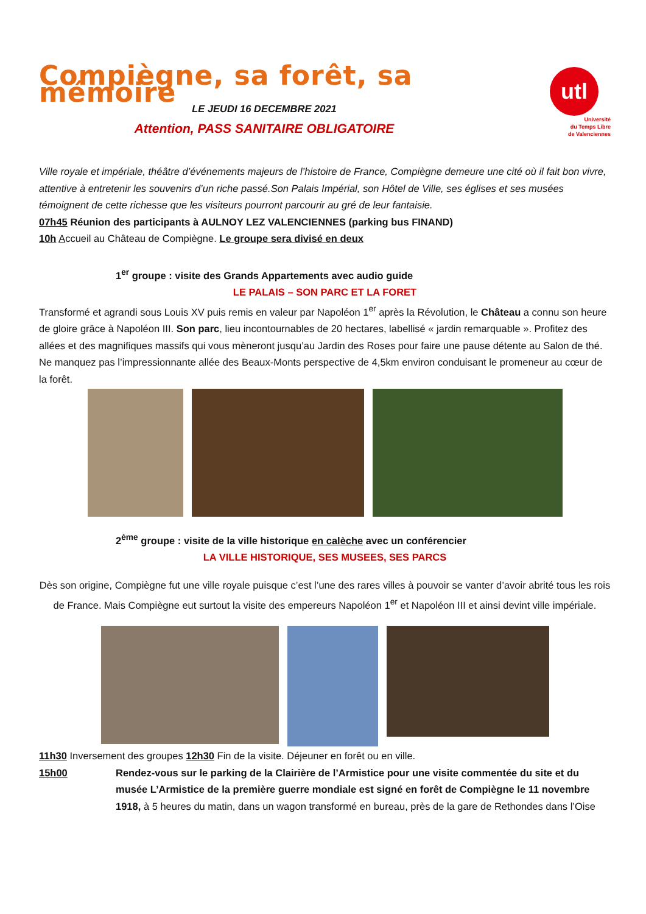Compiègne, sa forêt, sa mémoire
LE JEUDI 16 DECEMBRE 2021
Attention, PASS SANITAIRE OBLIGATOIRE
utl
Université
du Temps Libre
de Valenciennes
Ville royale et impériale, théâtre d’événements majeurs de l’histoire de France, Compiègne demeure une cité où il fait bon vivre, attentive à entretenir les souvenirs d’un riche passé.Son Palais Impérial, son Hôtel de Ville, ses églises et ses musées témoignent de cette richesse que les visiteurs pourront parcourir au gré de leur fantaisie.
07h45 Réunion des participants à AULNOY LEZ VALENCIENNES (parking bus FINAND)
10h Accueil au Château de Compiègne. Le groupe sera divisé en deux
1<sup>er</sup> groupe : visite des Grands Appartements avec audio guide
LE PALAIS – SON PARC ET LA FORET
Transformé et agrandi sous Louis XV puis remis en valeur par Napoléon 1<sup>er</sup> après la Révolution, le Château a connu son heure de gloire grâce à Napoléon III. Son parc, lieu incontournables de 20 hectares, labellisé « jardin remarquable ». Profitez des allées et des magnifiques massifs qui vous mèneront jusqu’au Jardin des Roses pour faire une pause détente au Salon de thé. Ne manquez pas l’impressionnante allée des Beaux-Monts perspective de 4,5km environ conduisant le promeneur au cœur de la forêt.
2<sup>ème</sup> groupe : visite de la ville historique en calèche avec un conférencier
LA VILLE HISTORIQUE, SES MUSEES, SES PARCS
Dès son origine, Compiègne fut une ville royale puisque c’est l’une des rares villes à pouvoir se vanter d’avoir abrité tous les rois de France. Mais Compiègne eut surtout la visite des empereurs Napoléon 1<sup>er</sup> et Napoléon III et ainsi devint ville impériale.
11h30 Inversement des groupes 12h30 Fin de la visite. Déjeuner en forêt ou en ville.
15h00 Rendez-vous sur le parking de la Clairière de l’Armistice pour une visite commentée du site et du musée L’Armistice de la première guerre mondiale est signé en forêt de Compiègne le 11 novembre 1918, à 5 heures du matin, dans un wagon transformé en bureau, près de la gare de Rethondes dans l’Oise